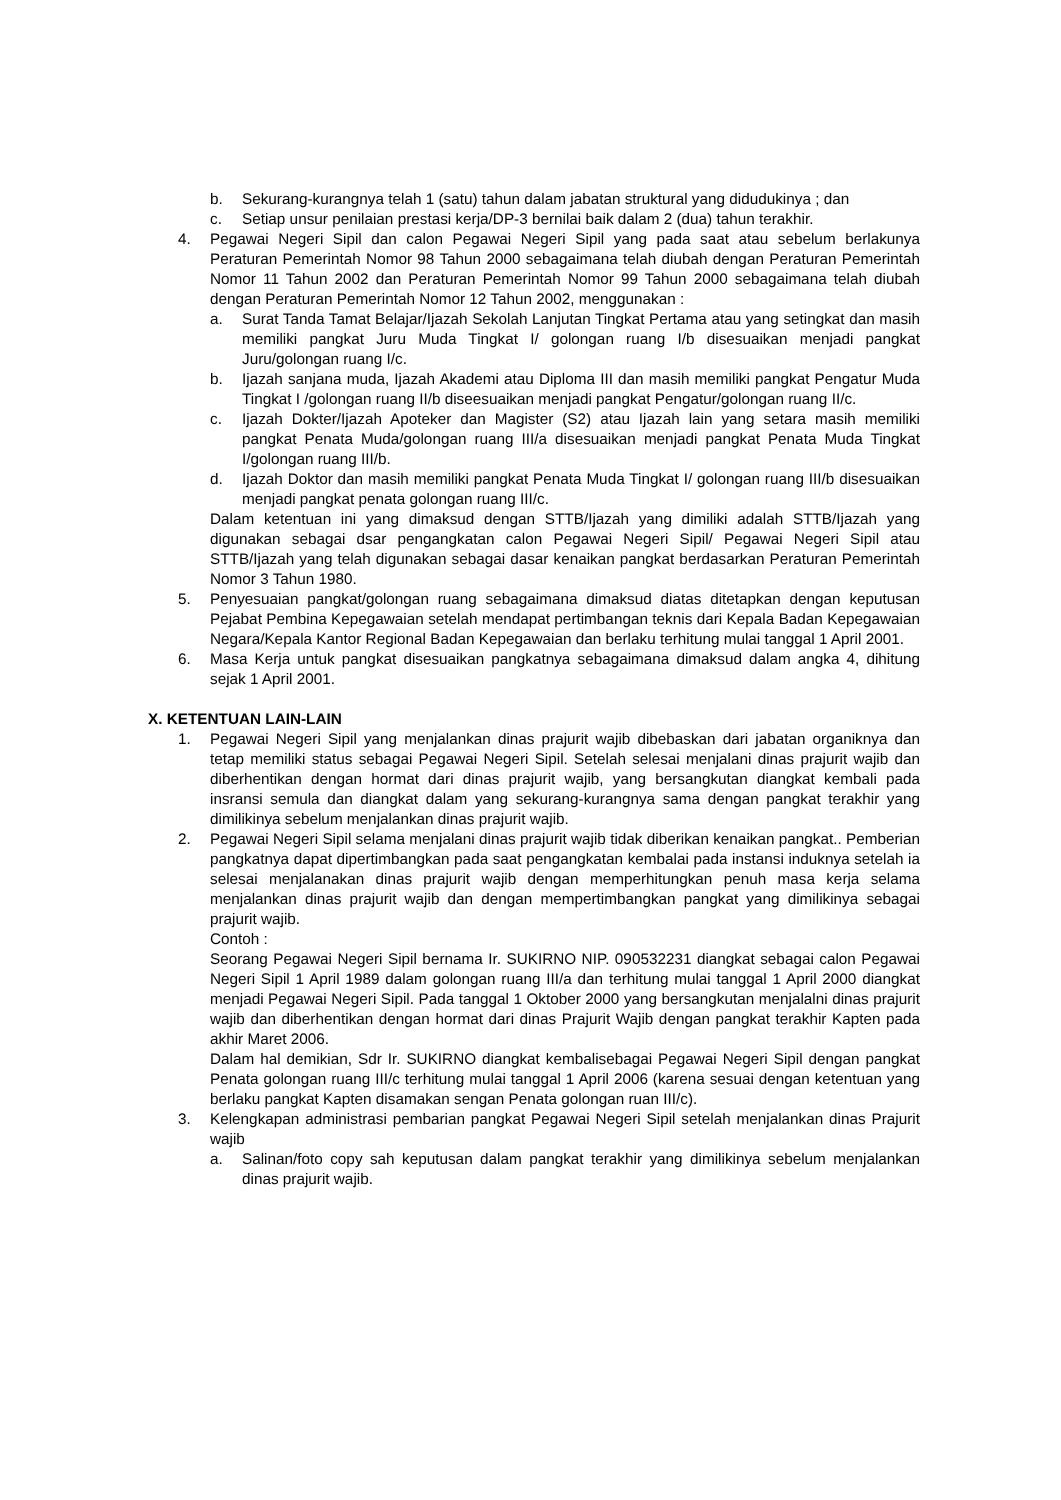b. Sekurang-kurangnya telah 1 (satu) tahun dalam jabatan struktural yang didudukinya ; dan
c. Setiap unsur penilaian prestasi kerja/DP-3 bernilai baik dalam 2 (dua) tahun terakhir.
4. Pegawai Negeri Sipil dan calon Pegawai Negeri Sipil yang pada saat atau sebelum berlakunya Peraturan Pemerintah Nomor 98 Tahun 2000 sebagaimana telah diubah dengan Peraturan Pemerintah Nomor 11 Tahun 2002 dan Peraturan Pemerintah Nomor 99 Tahun 2000 sebagaimana telah diubah dengan Peraturan Pemerintah Nomor 12 Tahun 2002, menggunakan :
a. Surat Tanda Tamat Belajar/Ijazah Sekolah Lanjutan Tingkat Pertama atau yang setingkat dan masih memiliki pangkat Juru Muda Tingkat I/ golongan ruang I/b disesuaikan menjadi pangkat Juru/golongan ruang I/c.
b. Ijazah sanjana muda, Ijazah Akademi atau Diploma III dan masih memiliki pangkat Pengatur Muda Tingkat I /golongan ruang II/b diseesuaikan menjadi pangkat Pengatur/golongan ruang II/c.
c. Ijazah Dokter/Ijazah Apoteker dan Magister (S2) atau Ijazah lain yang setara masih memiliki pangkat Penata Muda/golongan ruang III/a disesuaikan menjadi pangkat Penata Muda Tingkat I/golongan ruang III/b.
d. Ijazah Doktor dan masih memiliki pangkat Penata Muda Tingkat I/ golongan ruang III/b disesuaikan menjadi pangkat penata golongan ruang III/c.
Dalam ketentuan ini yang dimaksud dengan STTB/Ijazah yang dimiliki adalah STTB/Ijazah yang digunakan sebagai dsar pengangkatan calon Pegawai Negeri Sipil/ Pegawai Negeri Sipil atau STTB/Ijazah yang telah digunakan sebagai dasar kenaikan pangkat berdasarkan Peraturan Pemerintah Nomor 3 Tahun 1980.
5. Penyesuaian pangkat/golongan ruang sebagaimana dimaksud diatas ditetapkan dengan keputusan Pejabat Pembina Kepegawaian setelah mendapat pertimbangan teknis dari Kepala Badan Kepegawaian Negara/Kepala Kantor Regional Badan Kepegawaian dan berlaku terhitung mulai tanggal 1 April 2001.
6. Masa Kerja untuk pangkat disesuaikan pangkatnya sebagaimana dimaksud dalam angka 4, dihitung sejak 1 April 2001.
X. KETENTUAN LAIN-LAIN
1. Pegawai Negeri Sipil yang menjalankan dinas prajurit wajib dibebaskan dari jabatan organiknya dan tetap memiliki status sebagai Pegawai Negeri Sipil. Setelah selesai menjalani dinas prajurit wajib dan diberhentikan dengan hormat dari dinas prajurit wajib, yang bersangkutan diangkat kembali pada insransi semula dan diangkat dalam yang sekurang-kurangnya sama dengan pangkat terakhir yang dimilikinya sebelum menjalankan dinas prajurit wajib.
2. Pegawai Negeri Sipil selama menjalani dinas prajurit wajib tidak diberikan kenaikan pangkat.. Pemberian pangkatnya dapat dipertimbangkan pada saat pengangkatan kembalai pada instansi induknya setelah ia selesai menjalanakan dinas prajurit wajib dengan memperhitungkan penuh masa kerja selama menjalankan dinas prajurit wajib dan dengan mempertimbangkan pangkat yang dimilikinya sebagai prajurit wajib.
Contoh :
Seorang Pegawai Negeri Sipil bernama Ir. SUKIRNO NIP. 090532231 diangkat sebagai calon Pegawai Negeri Sipil 1 April 1989 dalam golongan ruang III/a dan terhitung mulai tanggal 1 April 2000 diangkat menjadi Pegawai Negeri Sipil. Pada tanggal 1 Oktober 2000 yang bersangkutan menjalalni dinas prajurit wajib dan diberhentikan dengan hormat dari dinas Prajurit Wajib dengan pangkat terakhir Kapten pada akhir Maret 2006.
Dalam hal demikian, Sdr Ir. SUKIRNO diangkat kembalisebagai Pegawai Negeri Sipil dengan pangkat Penata golongan ruang III/c terhitung mulai tanggal 1 April 2006 (karena sesuai dengan ketentuan yang berlaku pangkat Kapten disamakan sengan Penata golongan ruan III/c).
3. Kelengkapan administrasi pembarian pangkat Pegawai Negeri Sipil setelah menjalankan dinas Prajurit wajib
a. Salinan/foto copy sah keputusan dalam pangkat terakhir yang dimilikinya sebelum menjalankan dinas prajurit wajib.